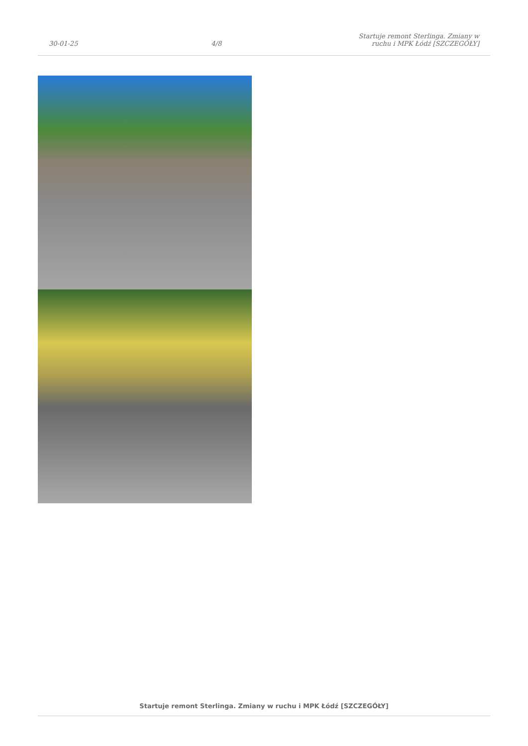30-01-25 4/8 Startuje remont Sterlinga. Zmiany w ruchu i MPK Łódź [SZCZEGÓŁY]
Startuje remont Sterlinga. Zmiany w ruchu i MPK Łódź [SZCZEGÓŁY]